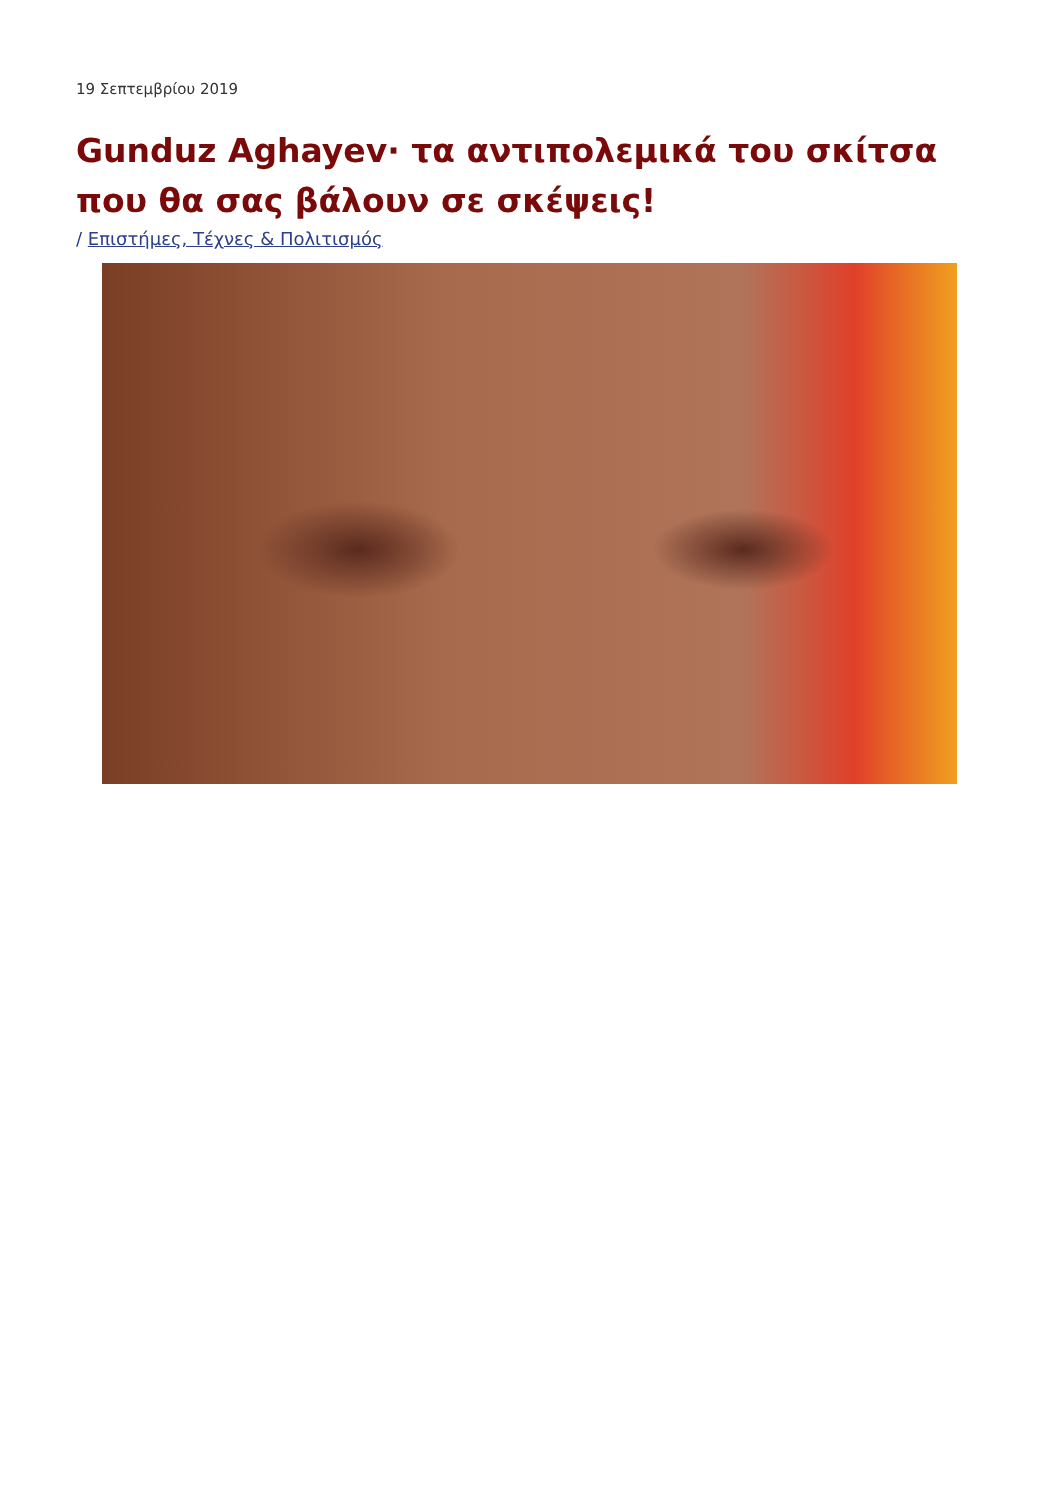19 Σεπτεμβρίου 2019
Gunduz Aghayev· τα αντιπολεμικά του σκίτσα που θα σας βάλουν σε σκέψεις!
/ Επιστήμες, Τέχνες & Πολιτισμός